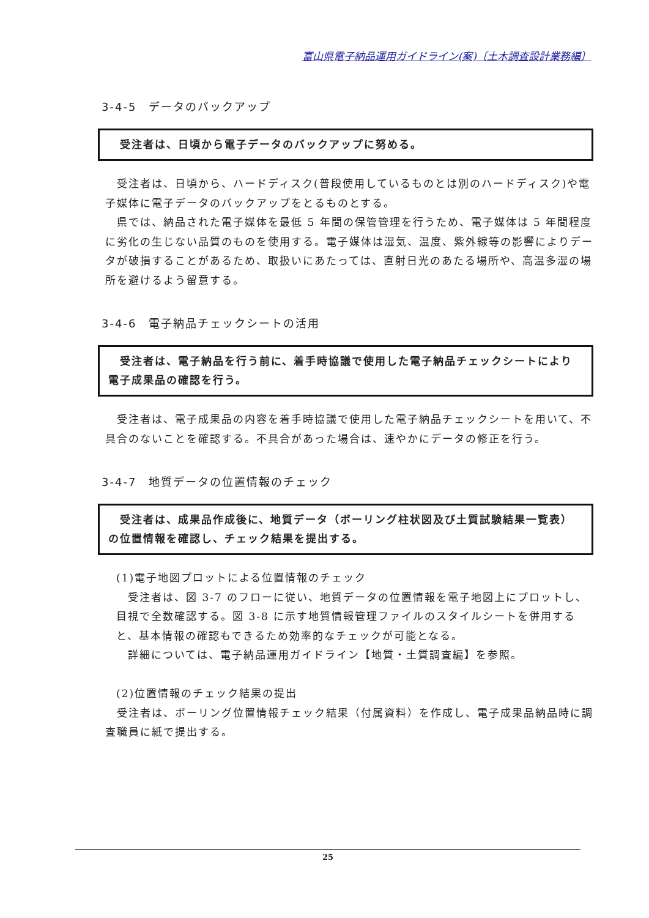富山県電子納品運用ガイドライン(案)〔土木調査設計業務編〕
3-4-5　データのバックアップ
　受注者は、日頃から電子データのバックアップに努める。
　受注者は、日頃から、ハードディスク(普段使用しているものとは別のハードディスク)や電子媒体に電子データのバックアップをとるものとする。
　県では、納品された電子媒体を最低 5 年間の保管管理を行うため、電子媒体は 5 年間程度に劣化の生じない品質のものを使用する。電子媒体は湿気、温度、紫外線等の影響によりデータが破損することがあるため、取扱いにあたっては、直射日光のあたる場所や、高温多湿の場所を避けるよう留意する。
3-4-6　電子納品チェックシートの活用
　受注者は、電子納品を行う前に、着手時協議で使用した電子納品チェックシートにより電子成果品の確認を行う。
　受注者は、電子成果品の内容を着手時協議で使用した電子納品チェックシートを用いて、不具合のないことを確認する。不具合があった場合は、速やかにデータの修正を行う。
3-4-7　地質データの位置情報のチェック
　受注者は、成果品作成後に、地質データ（ボーリング柱状図及び土質試験結果一覧表）の位置情報を確認し、チェック結果を提出する。
(1)電子地図プロットによる位置情報のチェック
　受注者は、図 3-7 のフローに従い、地質データの位置情報を電子地図上にプロットし、目視で全数確認する。図 3-8 に示す地質情報管理ファイルのスタイルシートを併用すると、基本情報の確認もできるため効率的なチェックが可能となる。
　詳細については、電子納品運用ガイドライン【地質・土質調査編】を参照。
(2)位置情報のチェック結果の提出
　受注者は、ボーリング位置情報チェック結果（付属資料）を作成し、電子成果品納品時に調査職員に紙で提出する。
25